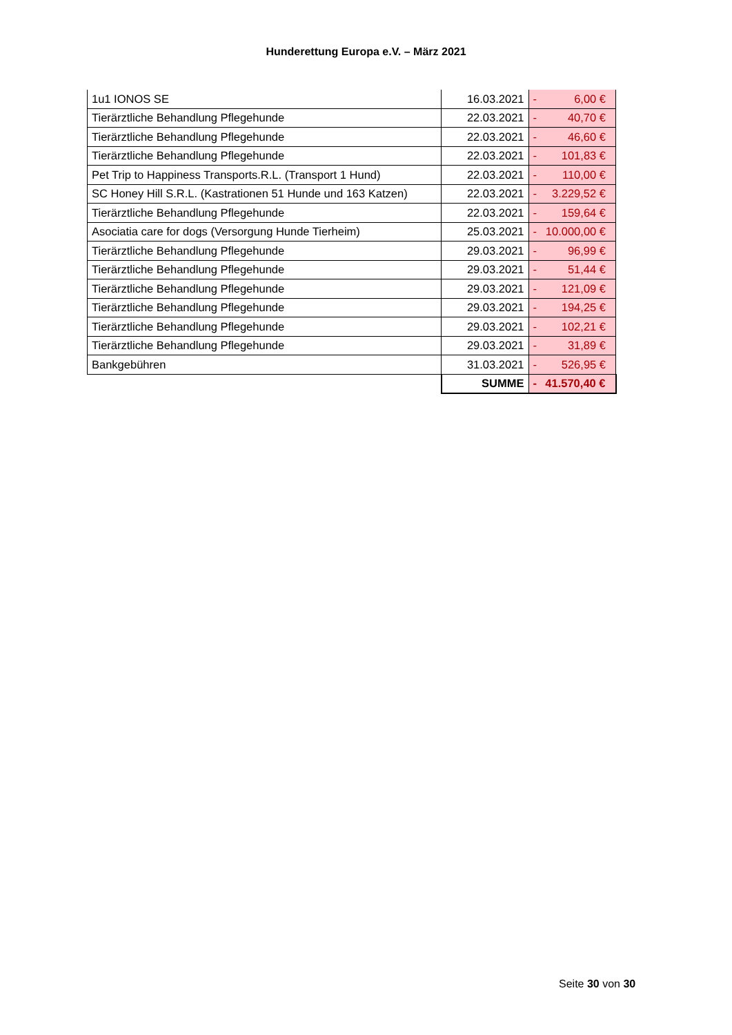Hunderettung Europa e.V. – März 2021
| 1u1 IONOS SE | 16.03.2021 | - 6,00 € |
| Tierärztliche Behandlung Pflegehunde | 22.03.2021 | - 40,70 € |
| Tierärztliche Behandlung Pflegehunde | 22.03.2021 | - 46,60 € |
| Tierärztliche Behandlung Pflegehunde | 22.03.2021 | - 101,83 € |
| Pet Trip to Happiness Transports.R.L. (Transport 1 Hund) | 22.03.2021 | - 110,00 € |
| SC Honey Hill S.R.L. (Kastrationen 51 Hunde und 163 Katzen) | 22.03.2021 | - 3.229,52 € |
| Tierärztliche Behandlung Pflegehunde | 22.03.2021 | - 159,64 € |
| Asociatia care for dogs (Versorgung Hunde Tierheim) | 25.03.2021 | - 10.000,00 € |
| Tierärztliche Behandlung Pflegehunde | 29.03.2021 | - 96,99 € |
| Tierärztliche Behandlung Pflegehunde | 29.03.2021 | - 51,44 € |
| Tierärztliche Behandlung Pflegehunde | 29.03.2021 | - 121,09 € |
| Tierärztliche Behandlung Pflegehunde | 29.03.2021 | - 194,25 € |
| Tierärztliche Behandlung Pflegehunde | 29.03.2021 | - 102,21 € |
| Tierärztliche Behandlung Pflegehunde | 29.03.2021 | - 31,89 € |
| Bankgebühren | 31.03.2021 | - 526,95 € |
| | SUMME | - 41.570,40 € |
Seite 30 von 30